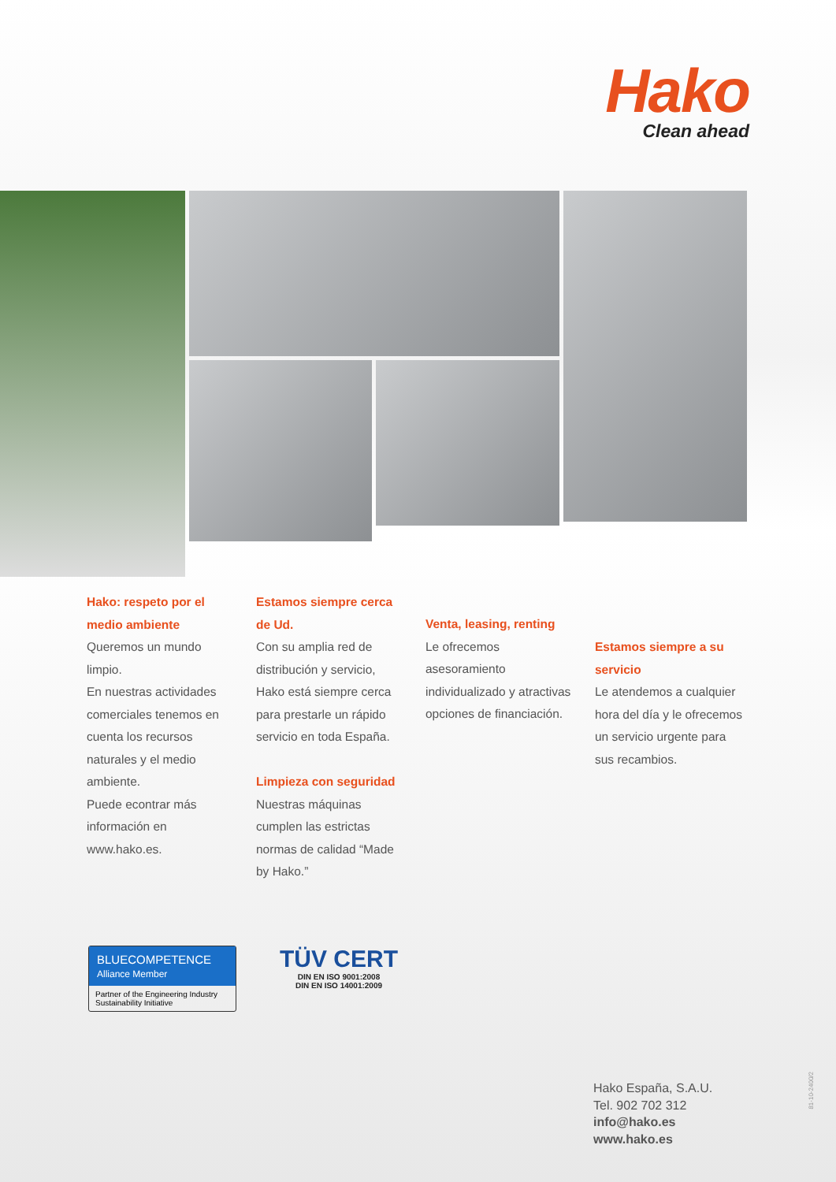Hako
Clean ahead
Hako: respeto por el medio ambiente
Queremos un mundo limpio.
En nuestras actividades comerciales tenemos en cuenta los recursos naturales y el medio ambiente.
Puede econtrar más información en www.hako.es.
Estamos siempre cerca de Ud.
Con su amplia red de distribución y servicio, Hako está siempre cerca para prestarle un rápido servicio en toda España.
Limpieza con seguridad
Nuestras máquinas cumplen las estrictas normas de calidad “Made by Hako.”
Venta, leasing, renting
Le ofrecemos asesoramiento individualizado y atractivas opciones de financiación.
Estamos siempre a su servicio
Le atendemos a cualquier hora del día y le ofrecemos un servicio urgente para sus recambios.
BLUECOMPETENCE
Alliance Member
Partner of the Engineering Industry
Sustainability Initiative
TÜV CERT
DIN EN ISO 9001:2008
DIN EN ISO 14001:2009
Hako España, S.A.U.
Tel. 902 702 312
info@hako.es
www.hako.es
81-10-2400/2